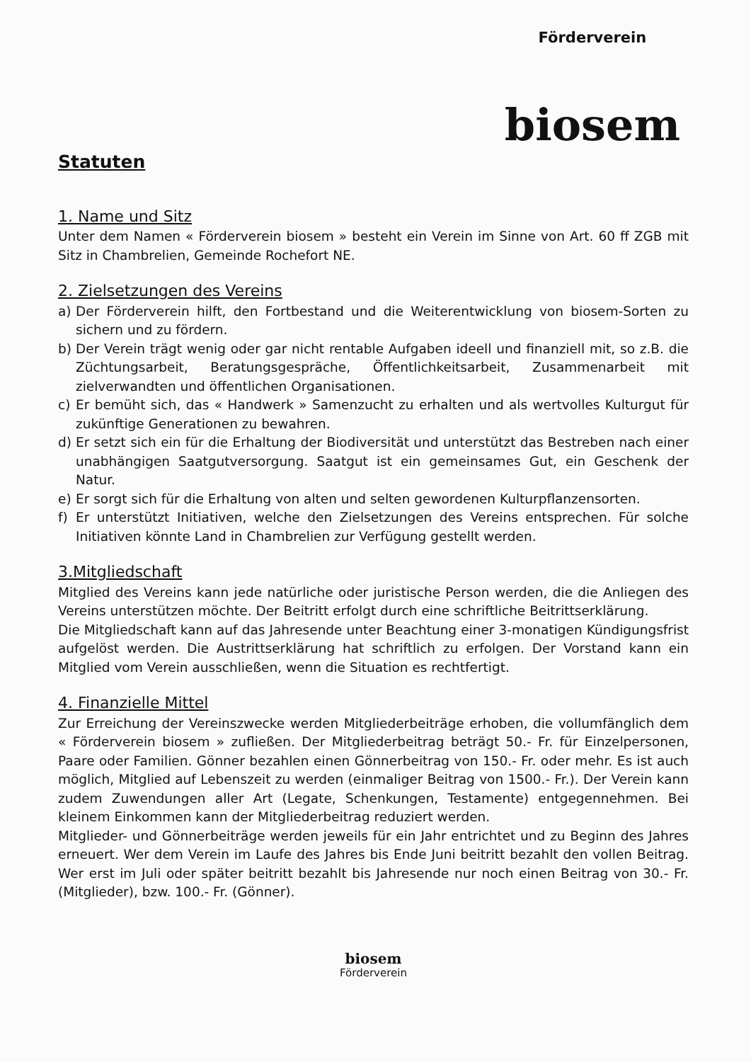Förderverein
biosem
Statuten
1. Name und Sitz
Unter dem Namen « Förderverein biosem » besteht ein Verein im Sinne von Art. 60 ff ZGB mit Sitz in Chambrelien, Gemeinde Rochefort NE.
2. Zielsetzungen des Vereins
a) Der Förderverein hilft, den Fortbestand und die Weiterentwicklung von biosem-Sorten zu sichern und zu fördern.
b) Der Verein trägt wenig oder gar nicht rentable Aufgaben ideell und finanziell mit, so z.B. die Züchtungsarbeit, Beratungsgespräche, Öffentlichkeitsarbeit, Zusammenarbeit mit zielverwandten und öffentlichen Organisationen.
c) Er bemüht sich, das « Handwerk » Samenzucht zu erhalten und als wertvolles Kulturgut für zukünftige Generationen zu bewahren.
d) Er setzt sich ein für die Erhaltung der Biodiversität und unterstützt das Bestreben nach einer unabhängigen Saatgutversorgung. Saatgut ist ein gemeinsames Gut, ein Geschenk der Natur.
e) Er sorgt sich für die Erhaltung von alten und selten gewordenen Kulturpflanzensorten.
f) Er unterstützt Initiativen, welche den Zielsetzungen des Vereins entsprechen. Für solche Initiativen könnte Land in Chambrelien zur Verfügung gestellt werden.
3.Mitgliedschaft
Mitglied des Vereins kann jede natürliche oder juristische Person werden, die die Anliegen des Vereins unterstützen möchte. Der Beitritt erfolgt durch eine schriftliche Beitrittserklärung.
Die Mitgliedschaft kann auf das Jahresende unter Beachtung einer 3-monatigen Kündigungsfrist aufgelöst werden. Die Austrittserklärung hat schriftlich zu erfolgen. Der Vorstand kann ein Mitglied vom Verein ausschließen, wenn die Situation es rechtfertigt.
4. Finanzielle Mittel
Zur Erreichung der Vereinszwecke werden Mitgliederbeiträge erhoben, die vollumfänglich dem « Förderverein biosem » zufließen. Der Mitgliederbeitrag beträgt 50.- Fr. für Einzelpersonen, Paare oder Familien. Gönner bezahlen einen Gönnerbeitrag von 150.- Fr. oder mehr. Es ist auch möglich, Mitglied auf Lebenszeit zu werden (einmaliger Beitrag von 1500.- Fr.). Der Verein kann zudem Zuwendungen aller Art (Legate, Schenkungen, Testamente) entgegennehmen. Bei kleinem Einkommen kann der Mitgliederbeitrag reduziert werden.
Mitglieder- und Gönnerbeiträge werden jeweils für ein Jahr entrichtet und zu Beginn des Jahres erneuert. Wer dem Verein im Laufe des Jahres bis Ende Juni beitritt bezahlt den vollen Beitrag. Wer erst im Juli oder später beitritt bezahlt bis Jahresende nur noch einen Beitrag von 30.- Fr. (Mitglieder), bzw. 100.- Fr. (Gönner).
biosem
Förderverein